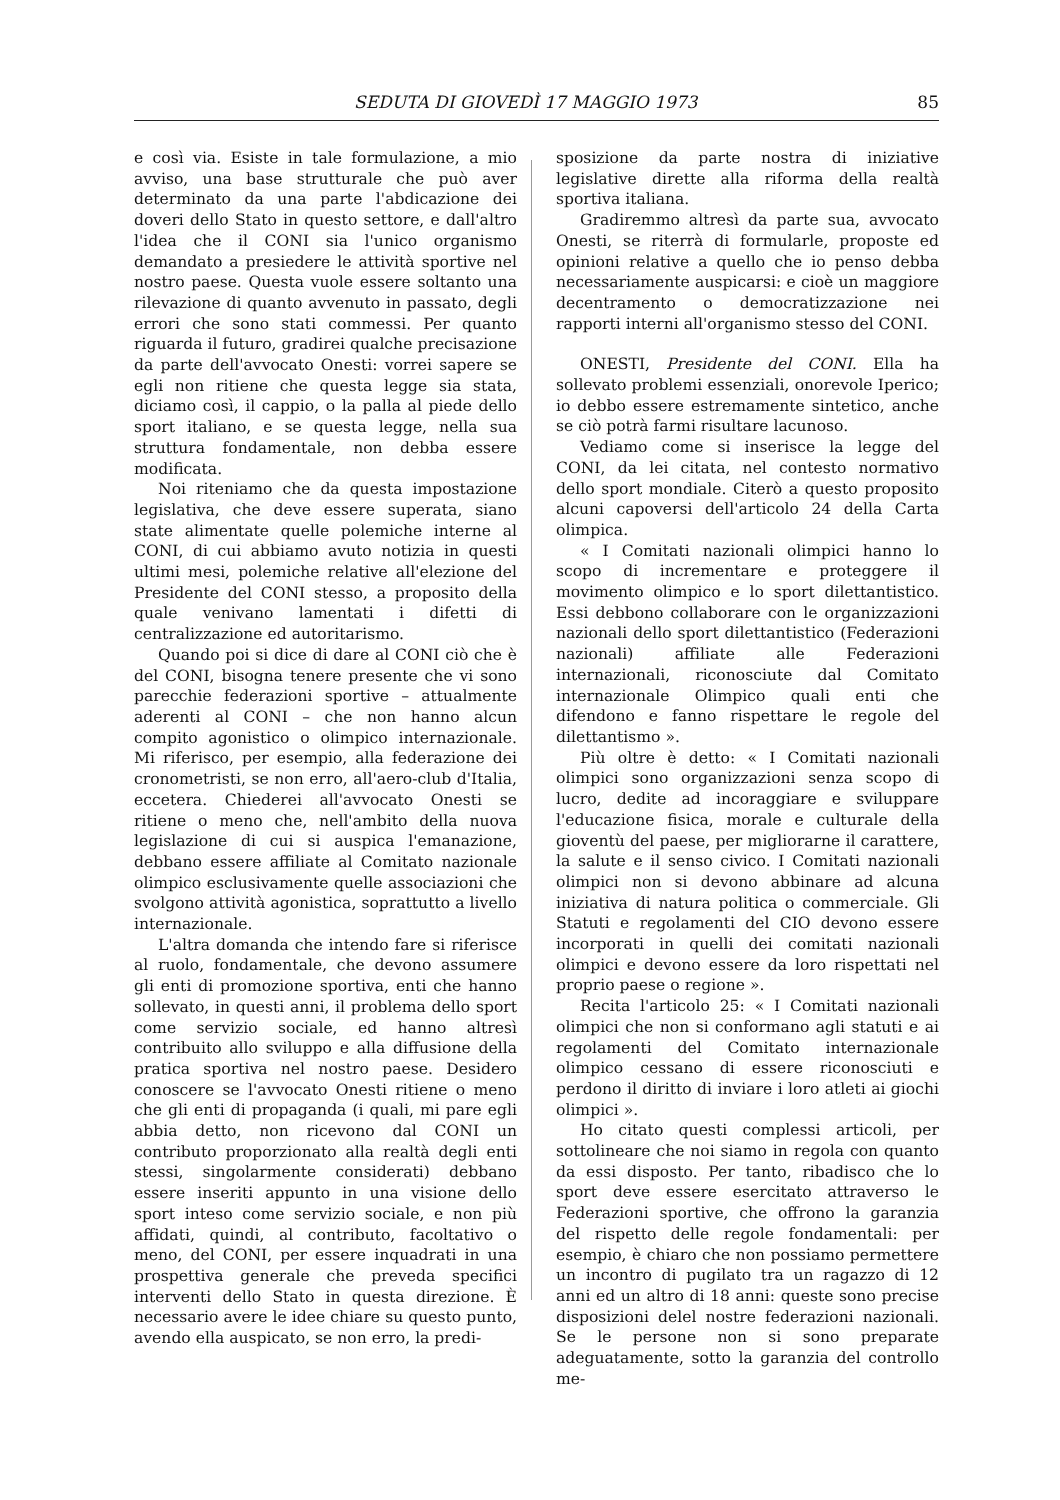SEDUTA DI GIOVEDÌ 17 MAGGIO 1973 85
e così via. Esiste in tale formulazione, a mio avviso, una base strutturale che può aver determinato da una parte l'abdicazione dei doveri dello Stato in questo settore, e dall'altro l'idea che il CONI sia l'unico organismo demandato a presiedere le attività sportive nel nostro paese. Questa vuole essere soltanto una rilevazione di quanto avvenuto in passato, degli errori che sono stati commessi. Per quanto riguarda il futuro, gradirei qualche precisazione da parte dell'avvocato Onesti: vorrei sapere se egli non ritiene che questa legge sia stata, diciamo così, il cappio, o la palla al piede dello sport italiano, e se questa legge, nella sua struttura fondamentale, non debba essere modificata.
Noi riteniamo che da questa impostazione legislativa, che deve essere superata, siano state alimentate quelle polemiche interne al CONI, di cui abbiamo avuto notizia in questi ultimi mesi, polemiche relative all'elezione del Presidente del CONI stesso, a proposito della quale venivano lamentati i difetti di centralizzazione ed autoritarismo.
Quando poi si dice di dare al CONI ciò che è del CONI, bisogna tenere presente che vi sono parecchie federazioni sportive – attualmente aderenti al CONI – che non hanno alcun compito agonistico o olimpico internazionale. Mi riferisco, per esempio, alla federazione dei cronometristi, se non erro, all'aero-club d'Italia, eccetera. Chiederei all'avvocato Onesti se ritiene o meno che, nell'ambito della nuova legislazione di cui si auspica l'emanazione, debbano essere affiliate al Comitato nazionale olimpico esclusivamente quelle associazioni che svolgono attività agonistica, soprattutto a livello internazionale.
L'altra domanda che intendo fare si riferisce al ruolo, fondamentale, che devono assumere gli enti di promozione sportiva, enti che hanno sollevato, in questi anni, il problema dello sport come servizio sociale, ed hanno altresì contribuito allo sviluppo e alla diffusione della pratica sportiva nel nostro paese. Desidero conoscere se l'avvocato Onesti ritiene o meno che gli enti di propaganda (i quali, mi pare egli abbia detto, non ricevono dal CONI un contributo proporzionato alla realtà degli enti stessi, singolarmente considerati) debbano essere inseriti appunto in una visione dello sport inteso come servizio sociale, e non più affidati, quindi, al contributo, facoltativo o meno, del CONI, per essere inquadrati in una prospettiva generale che preveda specifici interventi dello Stato in questa direzione. È necessario avere le idee chiare su questo punto, avendo ella auspicato, se non erro, la predi-
sposizione da parte nostra di iniziative legislative dirette alla riforma della realtà sportiva italiana.
Gradiremmo altresì da parte sua, avvocato Onesti, se riterrà di formularle, proposte ed opinioni relative a quello che io penso debba necessariamente auspicarsi: e cioè un maggiore decentramento o democratizzazione nei rapporti interni all'organismo stesso del CONI.
ONESTI, Presidente del CONI. Ella ha sollevato problemi essenziali, onorevole Iperico; io debbo essere estremamente sintetico, anche se ciò potrà farmi risultare lacunoso.
Vediamo come si inserisce la legge del CONI, da lei citata, nel contesto normativo dello sport mondiale. Citerò a questo proposito alcuni capoversi dell'articolo 24 della Carta olimpica.
« I Comitati nazionali olimpici hanno lo scopo di incrementare e proteggere il movimento olimpico e lo sport dilettantistico. Essi debbono collaborare con le organizzazioni nazionali dello sport dilettantistico (Federazioni nazionali) affiliate alle Federazioni internazionali, riconosciute dal Comitato internazionale Olimpico quali enti che difendono e fanno rispettare le regole del dilettantismo ».
Più oltre è detto: « I Comitati nazionali olimpici sono organizzazioni senza scopo di lucro, dedite ad incoraggiare e sviluppare l'educazione fisica, morale e culturale della gioventù del paese, per migliorarne il carattere, la salute e il senso civico. I Comitati nazionali olimpici non si devono abbinare ad alcuna iniziativa di natura politica o commerciale. Gli Statuti e regolamenti del CIO devono essere incorporati in quelli dei comitati nazionali olimpici e devono essere da loro rispettati nel proprio paese o regione ».
Recita l'articolo 25: « I Comitati nazionali olimpici che non si conformano agli statuti e ai regolamenti del Comitato internazionale olimpico cessano di essere riconosciuti e perdono il diritto di inviare i loro atleti ai giochi olimpici ».
Ho citato questi complessi articoli, per sottolineare che noi siamo in regola con quanto da essi disposto. Per tanto, ribadisco che lo sport deve essere esercitato attraverso le Federazioni sportive, che offrono la garanzia del rispetto delle regole fondamentali: per esempio, è chiaro che non possiamo permettere un incontro di pugilato tra un ragazzo di 12 anni ed un altro di 18 anni: queste sono precise disposizioni delel nostre federazioni nazionali. Se le persone non si sono preparate adeguatamente, sotto la garanzia del controllo me-